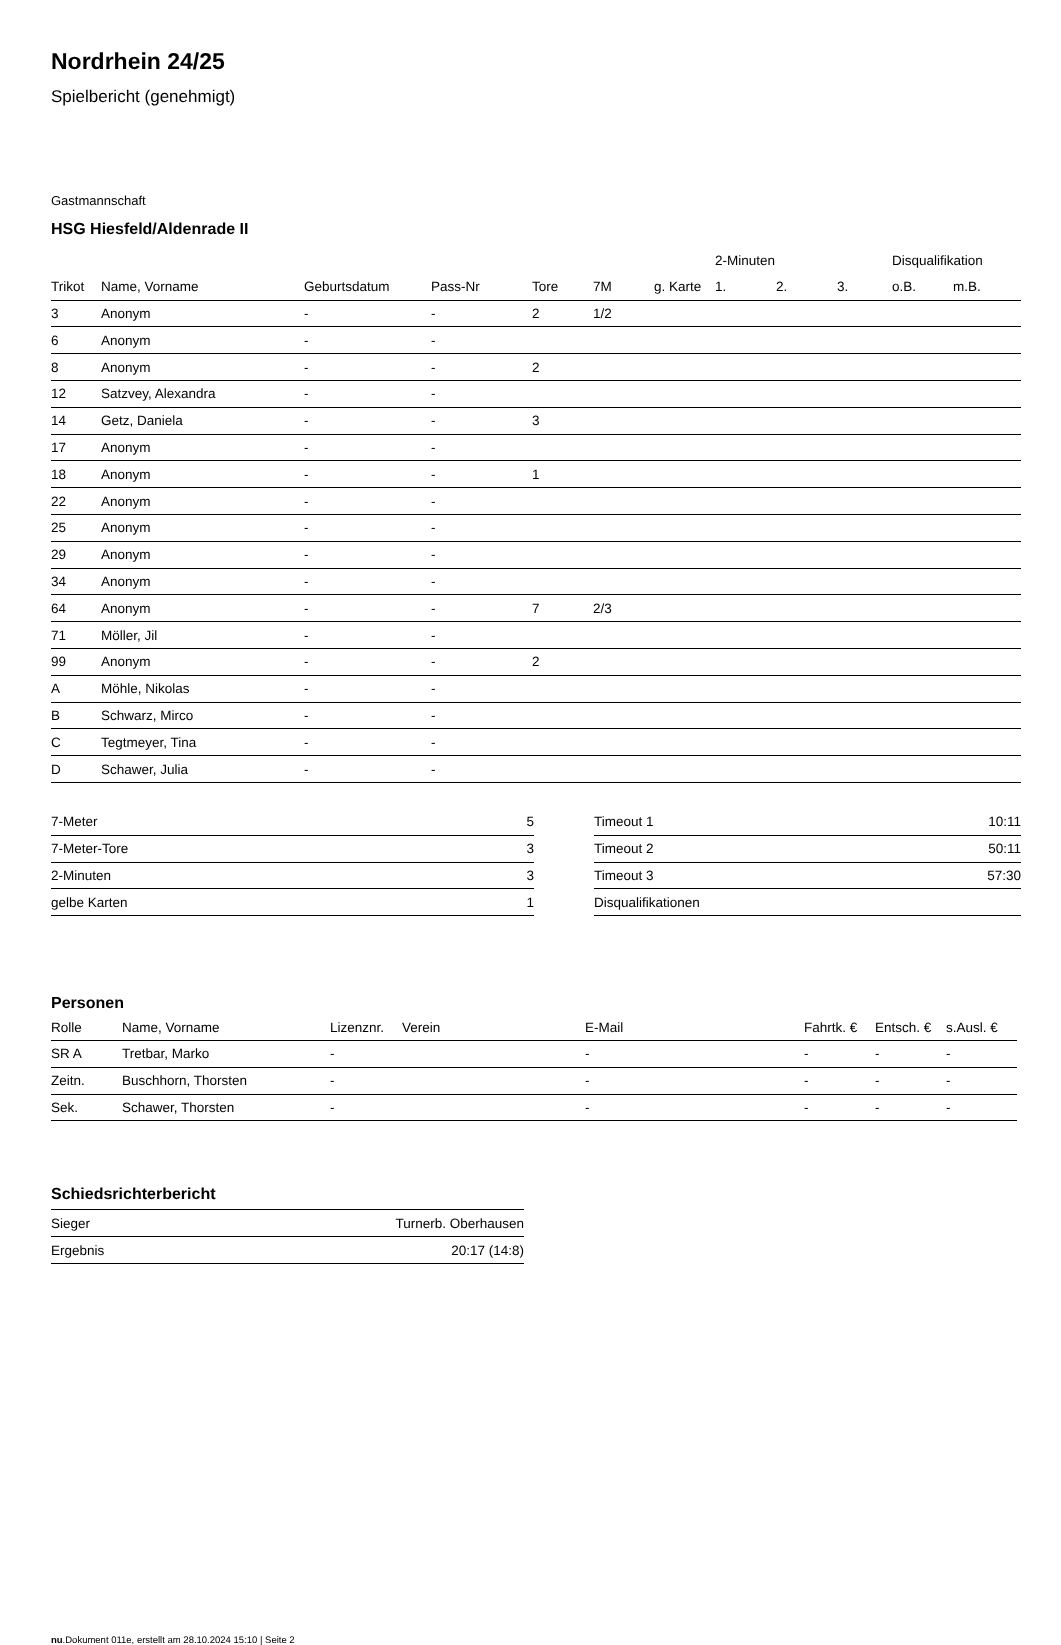Nordrhein 24/25
Spielbericht (genehmigt)
Gastmannschaft
HSG Hiesfeld/Aldenrade II
| | | | | | | | 2-Minuten | | | Disqualifikation | |
| --- | --- | --- | --- | --- | --- | --- | --- | --- | --- | --- | --- |
| Trikot | Name, Vorname | Geburtsdatum | Pass-Nr | Tore | 7M | g. Karte | 1. | 2. | 3. | o.B. | m.B. |
| 3 | Anonym | - | - | 2 | 1/2 | | | | | | |
| 6 | Anonym | - | - | | | | | | | | |
| 8 | Anonym | - | - | 2 | | | | | | | |
| 12 | Satzvey, Alexandra | - | - | | | | | | | | |
| 14 | Getz, Daniela | - | - | 3 | | | | | | | |
| 17 | Anonym | - | - | | | | | | | | |
| 18 | Anonym | - | - | 1 | | | | | | | |
| 22 | Anonym | - | - | | | | | | | | |
| 25 | Anonym | - | - | | | | | | | | |
| 29 | Anonym | - | - | | | | | | | | |
| 34 | Anonym | - | - | | | | | | | | |
| 64 | Anonym | - | - | 7 | 2/3 | | | | | | |
| 71 | Möller, Jil | - | - | | | | | | | | |
| 99 | Anonym | - | - | 2 | | | | | | | |
| A | Möhle, Nikolas | - | - | | | | | | | | |
| B | Schwarz, Mirco | - | - | | | | | | | | |
| C | Tegtmeyer, Tina | - | - | | | | | | | | |
| D | Schawer, Julia | - | - | | | | | | | | |
| 7-Meter | 5 |
| 7-Meter-Tore | 3 |
| 2-Minuten | 3 |
| gelbe Karten | 1 |
| Timeout 1 | 10:11 |
| Timeout 2 | 50:11 |
| Timeout 3 | 57:30 |
| Disqualifikationen | |
Personen
| Rolle | Name, Vorname | Lizenznr. | Verein | E-Mail | Fahrtk. € | Entsch. € | s.Ausl. € |
| --- | --- | --- | --- | --- | --- | --- | --- |
| SR A | Tretbar, Marko | - | | - | - | - | - |
| Zeitn. | Buschhorn, Thorsten | - | | - | - | - | - |
| Sek. | Schawer, Thorsten | - | | - | - | - | - |
Schiedsrichterbericht
| Sieger | Turnerb. Oberhausen |
| Ergebnis | 20:17 (14:8) |
nu.Dokument 011e, erstellt am 28.10.2024 15:10 | Seite 2